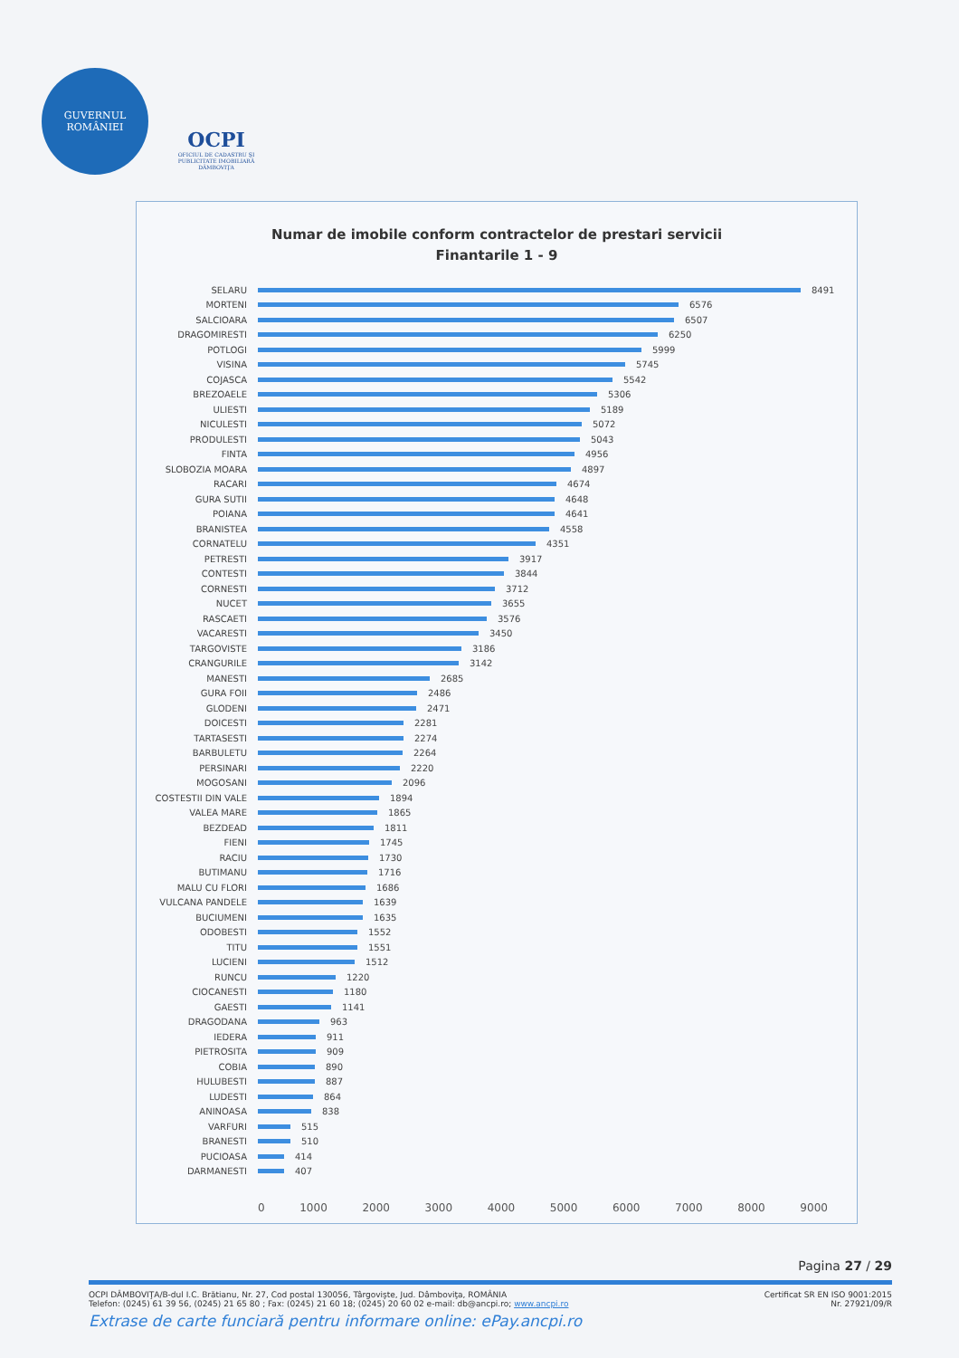GUVERNUL
ROMÂNIEI
OCPI
OFICIUL DE CADASTRU ŞI PUBLICITATE IMOBILIARĂ DÂMBOVIŢA
Numar de imobile conform contractelor de prestari servicii
Finantarile 1 - 9
SELARU 8491
MORTENI 6576
SALCIOARA 6507
DRAGOMIRESTI 6250
POTLOGI 5999
VISINA 5745
COJASCA 5542
BREZOAELE 5306
ULIESTI 5189
NICULESTI 5072
PRODULESTI 5043
FINTA 4956
SLOBOZIA MOARA 4897
RACARI 4674
GURA SUTII 4648
POIANA 4641
BRANISTEA 4558
CORNATELU 4351
PETRESTI 3917
CONTESTI 3844
CORNESTI 3712
NUCET 3655
RASCAETI 3576
VACARESTI 3450
TARGOVISTE 3186
CRANGURILE 3142
MANESTI 2685
GURA FOII 2486
GLODENI 2471
DOICESTI 2281
TARTASESTI 2274
BARBULETU 2264
PERSINARI 2220
MOGOSANI 2096
COSTESTII DIN VALE 1894
VALEA MARE 1865
BEZDEAD 1811
FIENI 1745
RACIU 1730
BUTIMANU 1716
MALU CU FLORI 1686
VULCANA PANDELE 1639
BUCIUMENI 1635
ODOBESTI 1552
TITU 1551
LUCIENI 1512
RUNCU 1220
CIOCANESTI 1180
GAESTI 1141
DRAGODANA 963
IEDERA 911
PIETROSITA 909
COBIA 890
HULUBESTI 887
LUDESTI 864
ANINOASA 838
VARFURI 515
BRANESTI 510
PUCIOASA 414
DARMANESTI 407
0 1000 2000 3000 4000 5000 6000 7000 8000 9000
Pagina 27 / 29
OCPI DÂMBOVIŢA/B-dul I.C. Brătianu, Nr. 27, Cod postal 130056, Târgovişte, Jud. Dâmboviţa, ROMÂNIA Certificat SR EN ISO 9001:2015
Telefon: (0245) 61 39 56, (0245) 21 65 80 ; Fax: (0245) 21 60 18; (0245) 20 60 02 e-mail: db@ancpi.ro; www.ancpi.ro Nr. 27921/09/R
Extrase de carte funciară pentru informare online: ePay.ancpi.ro